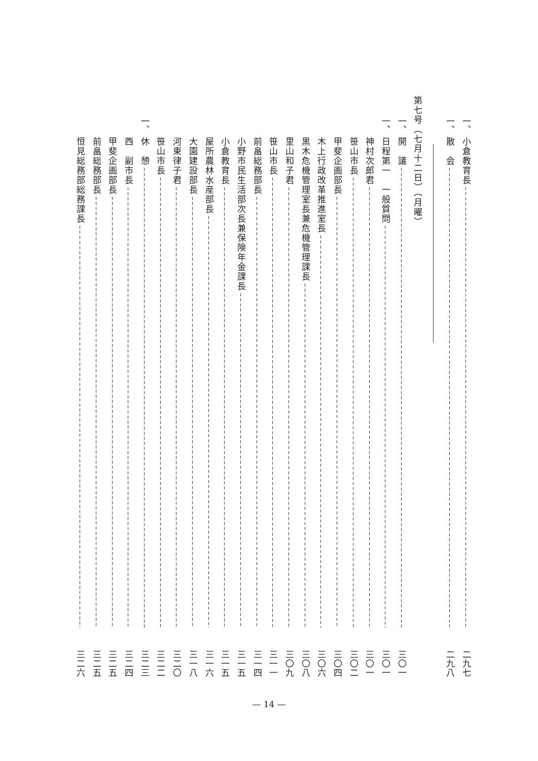一、 小倉教育長 二九七
一、 散　会 二九八
第七号（七月十二日）（月曜）
一、 開　議 三〇一
一、 日程第一　一般質問 三〇一
神村次郎君 三〇一
笹山市長 三〇二
甲斐企画部長 三〇四
木上行政改革推進室長 三〇六
黒木危機管理室長兼危機管理課長 三〇八
里山和子君 三〇九
笹山市長 三一一
前畠総務部長 三一四
小野市民生活部次長兼保険年金課長 三一五
小倉教育長 三一五
屋所農林水産部長 三一六
大園建設部長 三一八
河東律子君 三二〇
笹山市長 三二二
一、 休　憩 三二三
西　副市長 三二四
甲斐企画部長 三二五
前畠総務部長 三二五
恒見総務部総務課長 三二六
— 14 —